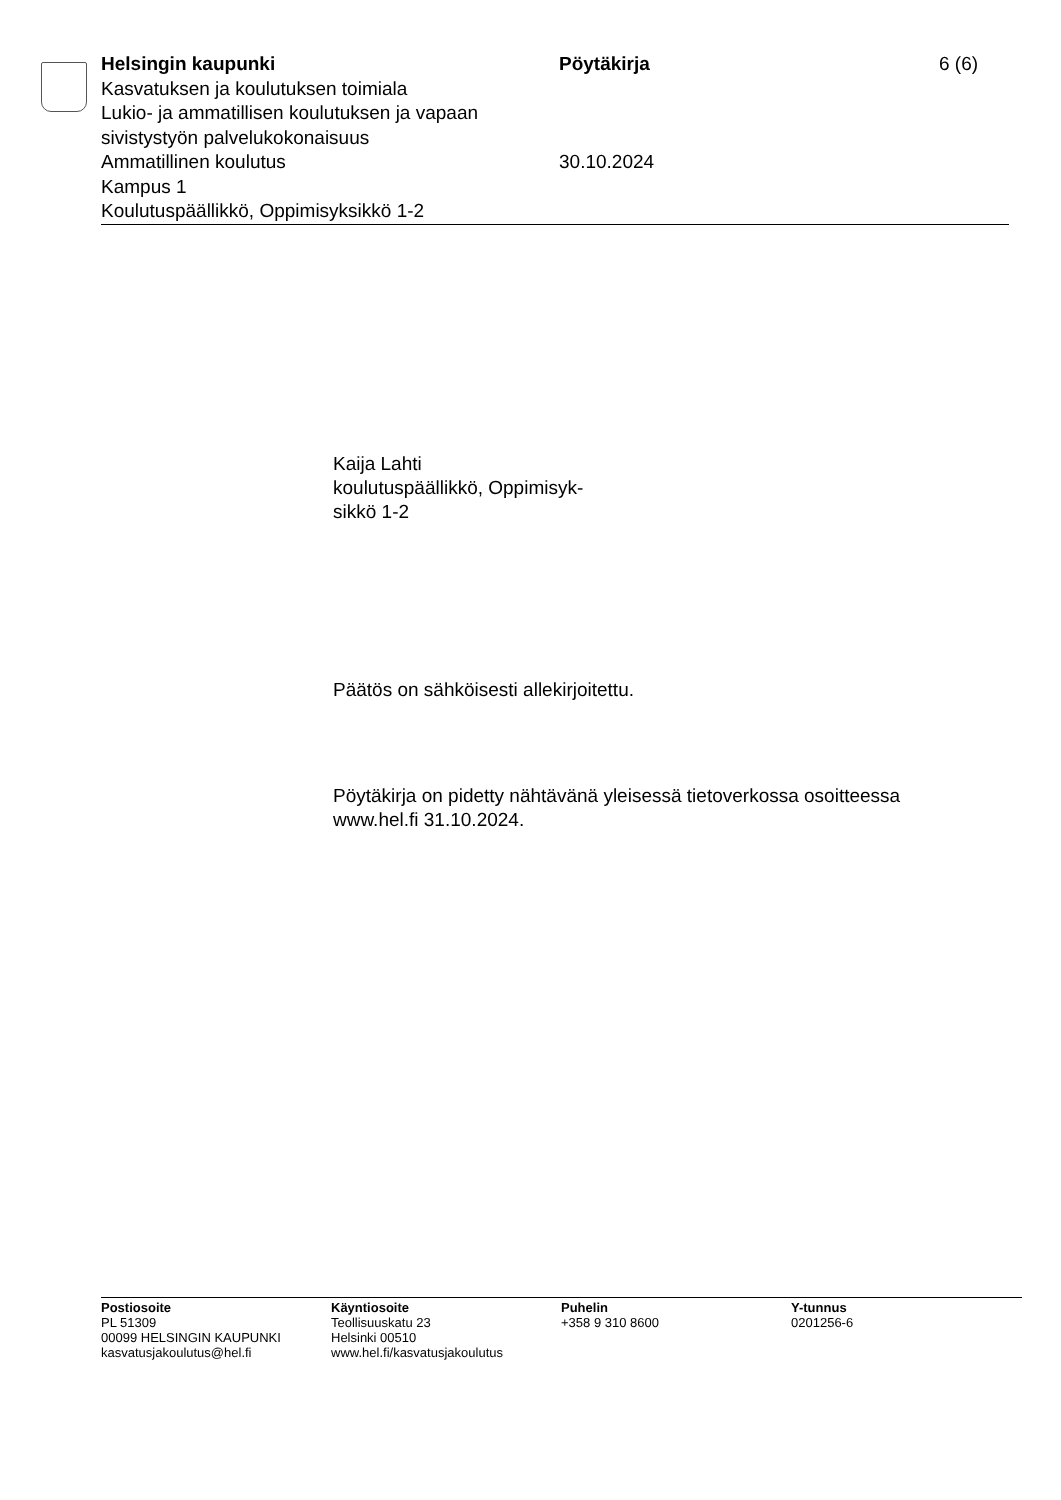Helsingin kaupunki
Kasvatuksen ja koulutuksen toimiala
Lukio- ja ammatillisen koulutuksen ja vapaan sivistystyön palvelukokonaisuus
Ammatillinen koulutus
Kampus 1
Koulutuspäällikkö, Oppimisyksikkö 1-2
Pöytäkirja
30.10.2024
6 (6)
Kaija Lahti
koulutuspäällikkö, Oppimisyk-
sikkö 1-2
Päätös on sähköisesti allekirjoitettu.
Pöytäkirja on pidetty nähtävänä yleisessä tietoverkossa osoitteessa
www.hel.fi 31.10.2024.
Postiosoite
PL 51309
00099 HELSINGIN KAUPUNKI
kasvatusjakoulutus@hel.fi
Käyntiosoite
Teollisuuskatu 23
Helsinki 00510
www.hel.fi/kasvatusjakoulutus
Puhelin
+358 9 310 8600
Y-tunnus
0201256-6